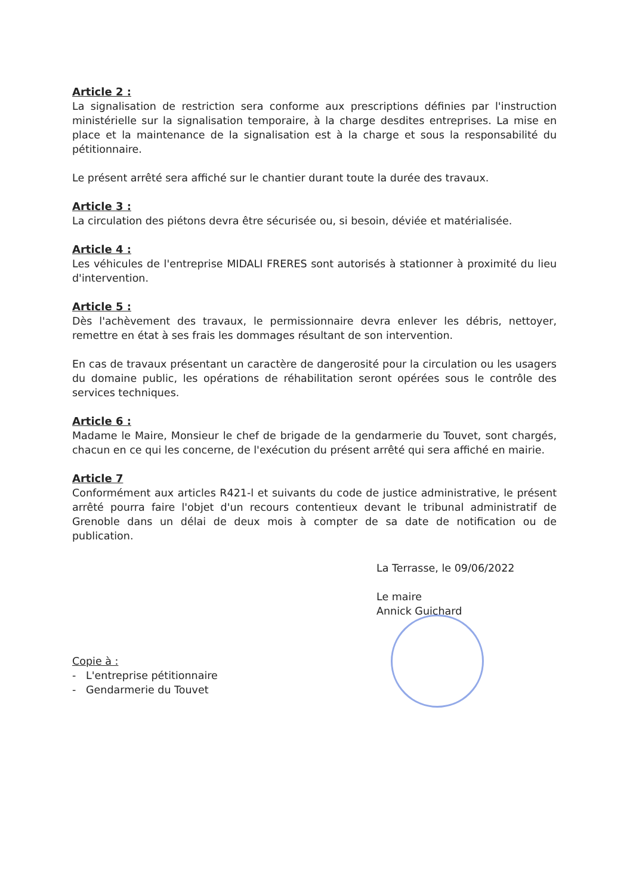Article 2 :
La signalisation de restriction sera conforme aux prescriptions définies par l'instruction ministérielle sur la signalisation temporaire, à la charge desdites entreprises. La mise en place et la maintenance de la signalisation est à la charge et sous la responsabilité du pétitionnaire.
Le présent arrêté sera affiché sur le chantier durant toute la durée des travaux.
Article 3 :
La circulation des piétons devra être sécurisée ou, si besoin, déviée et matérialisée.
Article 4 :
Les véhicules de l'entreprise MIDALI FRERES sont autorisés à stationner à proximité du lieu d'intervention.
Article 5 :
Dès l'achèvement des travaux, le permissionnaire devra enlever les débris, nettoyer, remettre en état à ses frais les dommages résultant de son intervention.
En cas de travaux présentant un caractère de dangerosité pour la circulation ou les usagers du domaine public, les opérations de réhabilitation seront opérées sous le contrôle des services techniques.
Article 6 :
Madame le Maire, Monsieur le chef de brigade de la gendarmerie du Touvet, sont chargés, chacun en ce qui les concerne, de l'exécution du présent arrêté qui sera affiché en mairie.
Article 7
Conformément aux articles R421-l et suivants du code de justice administrative, le présent arrêté pourra faire l'objet d'un recours contentieux devant le tribunal administratif de Grenoble dans un délai de deux mois à compter de sa date de notification ou de publication.
La Terrasse, le 09/06/2022
Le maire
Annick Guichard
Copie à :
- L'entreprise pétitionnaire
- Gendarmerie du Touvet